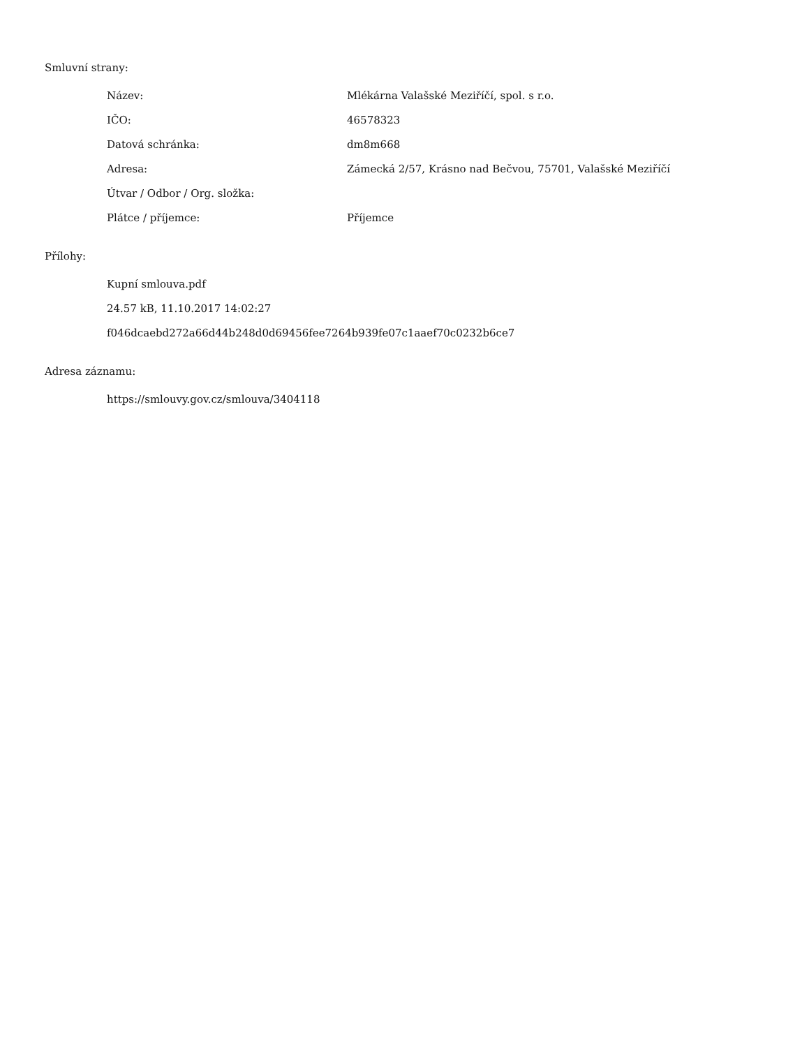Smluvní strany:
| Název: | Mlékárna Valašské Meziříčí, spol. s r.o. |
| IČO: | 46578323 |
| Datová schránka: | dm8m668 |
| Adresa: | Zámecká 2/57, Krásno nad Bečvou, 75701, Valašské Meziříčí |
| Útvar / Odbor / Org. složka: | |
| Plátce / příjemce: | Příjemce |
Přílohy:
Kupní smlouva.pdf
24.57 kB, 11.10.2017 14:02:27
f046dcaebd272a66d44b248d0d69456fee7264b939fe07c1aaef70c0232b6ce7
Adresa záznamu:
https://smlouvy.gov.cz/smlouva/3404118